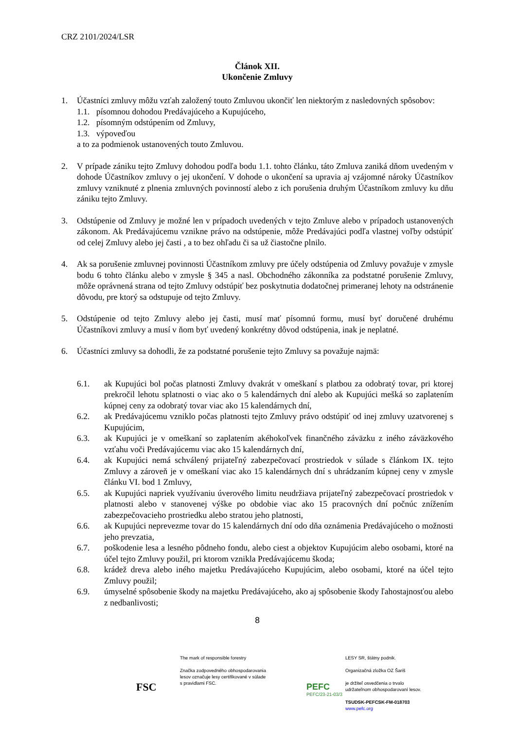CRZ 2101/2024/LSR
Článok XII.
Ukončenie Zmluvy
1. Účastníci zmluvy môžu vzťah založený touto Zmluvou ukončiť len niektorým z nasledovných spôsobov:
1.1. písomnou dohodou Predávajúceho a Kupujúceho,
1.2. písomným odstúpením od Zmluvy,
1.3. výpoveďou
a to za podmienok ustanovených touto Zmluvou.
2. V prípade zániku tejto Zmluvy dohodou podľa bodu 1.1. tohto článku, táto Zmluva zaniká dňom uvedeným v dohode Účastníkov zmluvy o jej ukončení. V dohode o ukončení sa upravia aj vzájomné nároky Účastníkov zmluvy vzniknuté z plnenia zmluvných povinností alebo z ich porušenia druhým Účastníkom zmluvy ku dňu zániku tejto Zmluvy.
3. Odstúpenie od Zmluvy je možné len v prípadoch uvedených v tejto Zmluve alebo v prípadoch ustanovených zákonom. Ak Predávajúcemu vznikne právo na odstúpenie, môže Predávajúci podľa vlastnej voľby odstúpiť od celej Zmluvy alebo jej časti , a to bez ohľadu či sa už čiastočne plnilo.
4. Ak sa porušenie zmluvnej povinnosti Účastníkom zmluvy pre účely odstúpenia od Zmluvy považuje v zmysle bodu 6 tohto článku alebo v zmysle § 345 a nasl. Obchodného zákonníka za podstatné porušenie Zmluvy, môže oprávnená strana od tejto Zmluvy odstúpiť bez poskytnutia dodatočnej primeranej lehoty na odstránenie dôvodu, pre ktorý sa odstupuje od tejto Zmluvy.
5. Odstúpenie od tejto Zmluvy alebo jej časti, musí mať písomnú formu, musí byť doručené druhému Účastníkovi zmluvy a musí v ňom byť uvedený konkrétny dôvod odstúpenia, inak je neplatné.
6. Účastníci zmluvy sa dohodli, že za podstatné porušenie tejto Zmluvy sa považuje najmä:
6.1. ak Kupujúci bol počas platnosti Zmluvy dvakrát v omeškaní s platbou za odobratý tovar, pri ktorej prekročil lehotu splatnosti o viac ako o 5 kalendárnych dní alebo ak Kupujúci mešká so zaplatením kúpnej ceny za odobratý tovar viac ako 15 kalendárnych dní,
6.2. ak Predávajúcemu vzniklo počas platnosti tejto Zmluvy právo odstúpiť od inej zmluvy uzatvorenej s Kupujúcim,
6.3. ak Kupujúci je v omeškaní so zaplatením akéhokoľvek finančného záväzku z iného záväzkového vzťahu voči Predávajúcemu viac ako 15 kalendárnych dní,
6.4. ak Kupujúci nemá schválený prijateľný zabezpečovací prostriedok v súlade s článkom IX. tejto Zmluvy a zároveň je v omeškaní viac ako 15 kalendárnych dní s uhrádzaním kúpnej ceny v zmysle článku VI. bod 1 Zmluvy,
6.5. ak Kupujúci napriek využívaniu úverového limitu neudržiava prijateľný zabezpečovací prostriedok v platnosti alebo v stanovenej výške po obdobie viac ako 15 pracovných dní počnúc znížením zabezpečovacieho prostriedku alebo stratou jeho platnosti,
6.6. ak Kupujúci neprevezme tovar do 15 kalendárnych dní odo dňa oznámenia Predávajúceho o možnosti jeho prevzatia,
6.7. poškodenie lesa a lesného pôdneho fondu, alebo ciest a objektov Kupujúcim alebo osobami, ktoré na účel tejto Zmluvy použil, pri ktorom vznikla Predávajúcemu škoda;
6.8. krádež dreva alebo iného majetku Predávajúceho Kupujúcim, alebo osobami, ktoré na účel tejto Zmluvy použil;
6.9. úmyselné spôsobenie škody na majetku Predávajúceho, ako aj spôsobenie škody ľahostajnosťou alebo z nedbanlivosti;
8
FSC
The mark of responsible forestry
Značka zodpovedného obhospodarovania
lesov označuje lesy certifikované v súlade
s pravidlami FSC.
PEFC
PEFC/23-21-03/3
LESY SR, štátny podnik.
Organizačná zložka OZ Šariš
je držiteľ osvedčenia o trvalo
udržateľnom obhospodarovaní lesov.
TSUDSK-PEFCSK-FM-018703
www.pefc.org